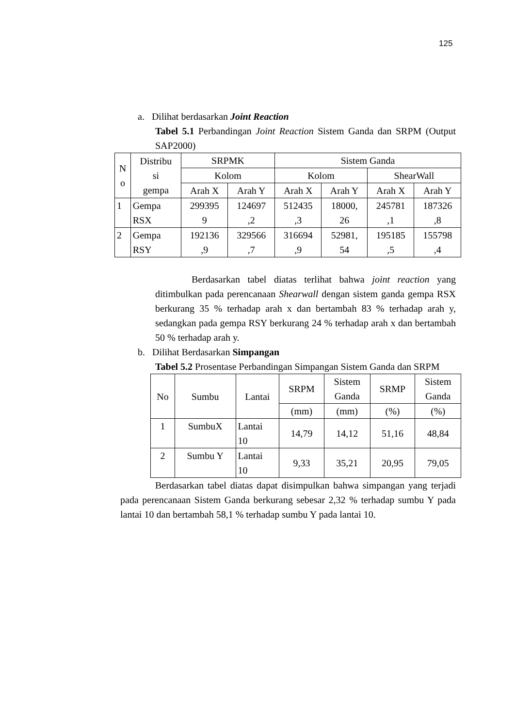125
a. Dilihat berdasarkan Joint Reaction
Tabel 5.1 Perbandingan Joint Reaction Sistem Ganda dan SRPM (Output SAP2000)
| N o | Distribu si gempa | SRPMK | | Sistem Ganda | | | |
| --- | --- | --- | --- | --- | --- | --- | --- |
| | | Kolom | | Kolom | | ShearWall | |
| | | Arah X | Arah Y | Arah X | Arah Y | Arah X | Arah Y |
| 1 | Gempa RSX | 299395 9 | 124697 ,2 | 512435 ,3 | 18000, 26 | 245781 ,1 | 187326 ,8 |
| 2 | Gempa RSY | 192136 ,9 | 329566 ,7 | 316694 ,9 | 52981, 54 | 195185 ,5 | 155798 ,4 |
Berdasarkan tabel diatas terlihat bahwa joint reaction yang ditimbulkan pada perencanaan Shearwall dengan sistem ganda gempa RSX berkurang 35 % terhadap arah x dan bertambah 83 % terhadap arah y, sedangkan pada gempa RSY berkurang 24 % terhadap arah x dan bertambah 50 % terhadap arah y.
b. Dilihat Berdasarkan Simpangan
Tabel 5.2 Prosentase Perbandingan Simpangan Sistem Ganda dan SRPM
| No | Sumbu | Lantai | SRPM | Sistem Ganda | SRMP | Sistem Ganda |
| --- | --- | --- | --- | --- | --- | --- |
| | | | (mm) | (mm) | (%) | (%) |
| 1 | SumbuX | Lantai 10 | 14,79 | 14,12 | 51,16 | 48,84 |
| 2 | Sumbu Y | Lantai 10 | 9,33 | 35,21 | 20,95 | 79,05 |
Berdasarkan tabel diatas dapat disimpulkan bahwa simpangan yang terjadi pada perencanaan Sistem Ganda berkurang sebesar 2,32 % terhadap sumbu Y pada lantai 10 dan bertambah 58,1 % terhadap sumbu Y pada lantai 10.